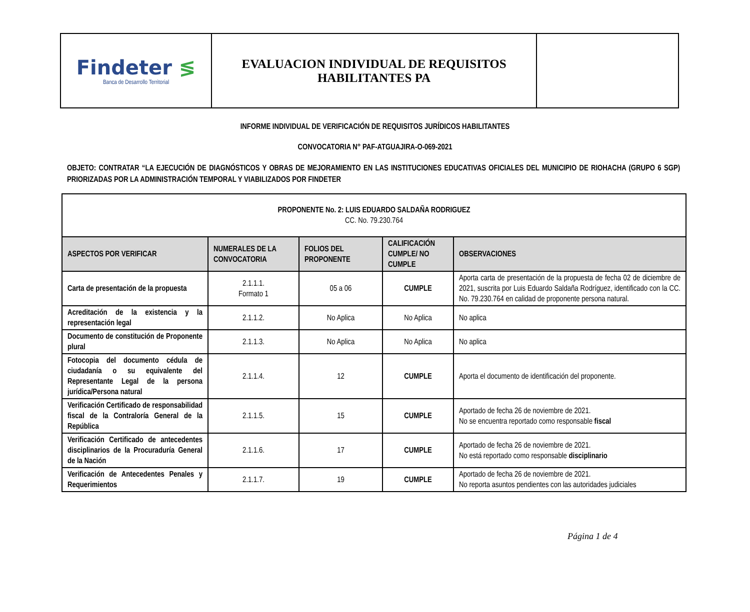| Findeter ≶ Banca de Desarrollo Territorial | EVALUACION INDIVIDUAL DE REQUISITOS HABILITANTES PA | |
INFORME INDIVIDUAL DE VERIFICACIÓN DE REQUISITOS JURÍDICOS HABILITANTES
CONVOCATORIA N° PAF-ATGUAJIRA-O-069-2021
OBJETO: CONTRATAR “LA EJECUCIÓN DE DIAGNÓSTICOS Y OBRAS DE MEJORAMIENTO EN LAS INSTITUCIONES EDUCATIVAS OFICIALES DEL MUNICIPIO DE RIOHACHA (GRUPO 6 SGP) PRIORIZADAS POR LA ADMINISTRACIÓN TEMPORAL Y VIABILIZADOS POR FINDETER
| PROPONENTE No. 2: LUIS EDUARDO SALDAÑA RODRIGUEZ CC. No. 79.230.764 | | | | |
| ASPECTOS POR VERIFICAR | NUMERALES DE LA CONVOCATORIA | FOLIOS DEL PROPONENTE | CALIFICACIÓN CUMPLE/ NO CUMPLE | OBSERVACIONES |
| Carta de presentación de la propuesta | 2.1.1.1. Formato 1 | 05 a 06 | CUMPLE | Aporta carta de presentación de la propuesta de fecha 02 de diciembre de 2021, suscrita por Luis Eduardo Saldaña Rodríguez, identificado con la CC. No. 79.230.764 en calidad de proponente persona natural. |
| Acreditación de la existencia y la representación legal | 2.1.1.2. | No Aplica | No Aplica | No aplica |
| Documento de constitución de Proponente plural | 2.1.1.3. | No Aplica | No Aplica | No aplica |
| Fotocopia del documento cédula de ciudadanía o su equivalente del Representante Legal de la persona jurídica/Persona natural | 2.1.1.4. | 12 | CUMPLE | Aporta el documento de identificación del proponente. |
| Verificación Certificado de responsabilidad fiscal de la Contraloría General de la República | 2.1.1.5. | 15 | CUMPLE | Aportado de fecha 26 de noviembre de 2021. No se encuentra reportado como responsable fiscal |
| Verificación Certificado de antecedentes disciplinarios de la Procuraduría General de la Nación | 2.1.1.6. | 17 | CUMPLE | Aportado de fecha 26 de noviembre de 2021. No está reportado como responsable disciplinario |
| Verificación de Antecedentes Penales y Requerimientos | 2.1.1.7. | 19 | CUMPLE | Aportado de fecha 26 de noviembre de 2021. No reporta asuntos pendientes con las autoridades judiciales |
Página 1 de 4